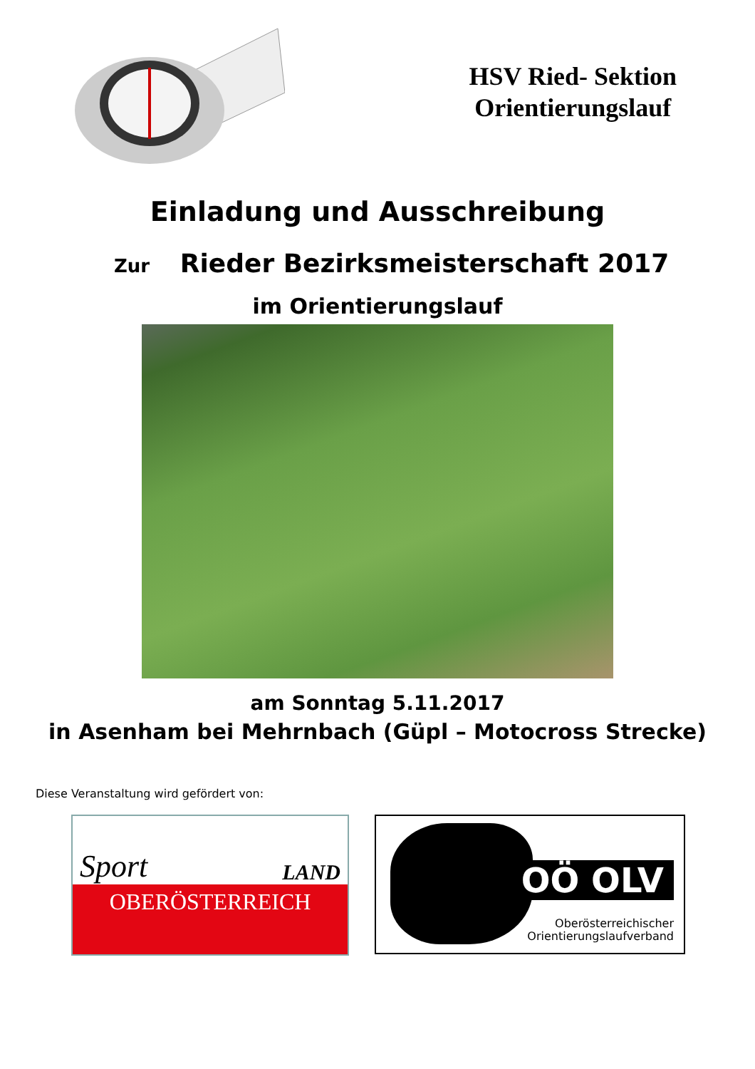HSV Ried- Sektion
Orientierungslauf
Einladung und Ausschreibung
Zur Rieder Bezirksmeisterschaft 2017
im Orientierungslauf
am Sonntag 5.11.2017
in Asenham bei Mehrnbach (Güpl – Motocross Strecke)
Diese Veranstaltung wird gefördert von:
Sport LAND
OBERÖSTERREICH
OÖ OLV
Oberösterreichischer
Orientierungslaufverband